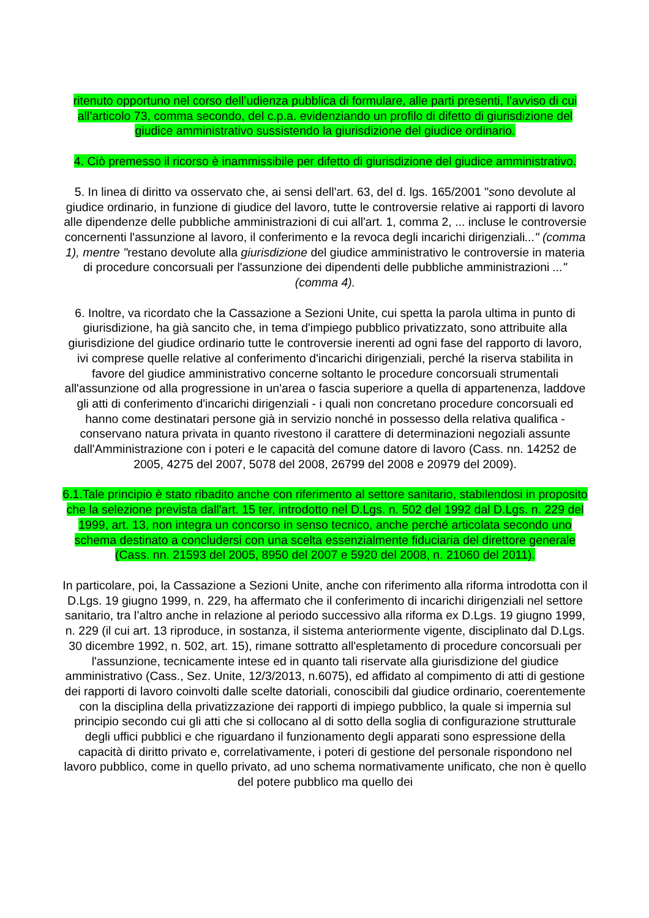ritenuto opportuno nel corso dell’udienza pubblica di formulare, alle parti presenti, l’avviso di cui all’articolo 73, comma secondo, del c.p.a. evidenziando un profilo di difetto di giurisdizione del giudice amministrativo sussistendo la giurisdizione del giudice ordinario.
4. Ciò premesso il ricorso è inammissibile per difetto di giurisdizione del giudice amministrativo.
5. In linea di diritto va osservato che, ai sensi dell'art. 63, del d. lgs. 165/2001 "sono devolute al giudice ordinario, in funzione di giudice del lavoro, tutte le controversie relative ai rapporti di lavoro alle dipendenze delle pubbliche amministrazioni di cui all'art. 1, comma 2, ... incluse le controversie concernenti l'assunzione al lavoro, il conferimento e la revoca degli incarichi dirigenziali..." (comma 1), mentre "restano devolute alla giurisdizione del giudice amministrativo le controversie in materia di procedure concorsuali per l'assunzione dei dipendenti delle pubbliche amministrazioni ..." (comma 4).
6. Inoltre, va ricordato che la Cassazione a Sezioni Unite, cui spetta la parola ultima in punto di giurisdizione, ha già sancito che, in tema d'impiego pubblico privatizzato, sono attribuite alla giurisdizione del giudice ordinario tutte le controversie inerenti ad ogni fase del rapporto di lavoro, ivi comprese quelle relative al conferimento d'incarichi dirigenziali, perché la riserva stabilita in favore del giudice amministrativo concerne soltanto le procedure concorsuali strumentali all'assunzione od alla progressione in un'area o fascia superiore a quella di appartenenza, laddove gli atti di conferimento d'incarichi dirigenziali - i quali non concretano procedure concorsuali ed hanno come destinatari persone già in servizio nonché in possesso della relativa qualifica - conservano natura privata in quanto rivestono il carattere di determinazioni negoziali assunte dall'Amministrazione con i poteri e le capacità del comune datore di lavoro (Cass. nn. 14252 de 2005, 4275 del 2007, 5078 del 2008, 26799 del 2008 e 20979 del 2009).
6.1.Tale principio è stato ribadito anche con riferimento al settore sanitario, stabilendosi in proposito che la selezione prevista dall'art. 15 ter, introdotto nel D.Lgs. n. 502 del 1992 dal D.Lgs. n. 229 del 1999, art. 13, non integra un concorso in senso tecnico, anche perché articolata secondo uno schema destinato a concludersi con una scelta essenzialmente fiduciaria del direttore generale (Cass. nn. 21593 del 2005, 8950 del 2007 e 5920 del 2008, n. 21060 del 2011).
In particolare, poi, la Cassazione a Sezioni Unite, anche con riferimento alla riforma introdotta con il D.Lgs. 19 giugno 1999, n. 229, ha affermato che il conferimento di incarichi dirigenziali nel settore sanitario, tra l’altro anche in relazione al periodo successivo alla riforma ex D.Lgs. 19 giugno 1999, n. 229 (il cui art. 13 riproduce, in sostanza, il sistema anteriormente vigente, disciplinato dal D.Lgs. 30 dicembre 1992, n. 502, art. 15), rimane sottratto all'espletamento di procedure concorsuali per l'assunzione, tecnicamente intese ed in quanto tali riservate alla giurisdizione del giudice amministrativo (Cass., Sez. Unite, 12/3/2013, n.6075), ed affidato al compimento di atti di gestione dei rapporti di lavoro coinvolti dalle scelte datoriali, conoscibili dal giudice ordinario, coerentemente con la disciplina della privatizzazione dei rapporti di impiego pubblico, la quale si impernia sul principio secondo cui gli atti che si collocano al di sotto della soglia di configurazione strutturale degli uffici pubblici e che riguardano il funzionamento degli apparati sono espressione della capacità di diritto privato e, correlativamente, i poteri di gestione del personale rispondono nel lavoro pubblico, come in quello privato, ad uno schema normativamente unificato, che non è quello del potere pubblico ma quello dei